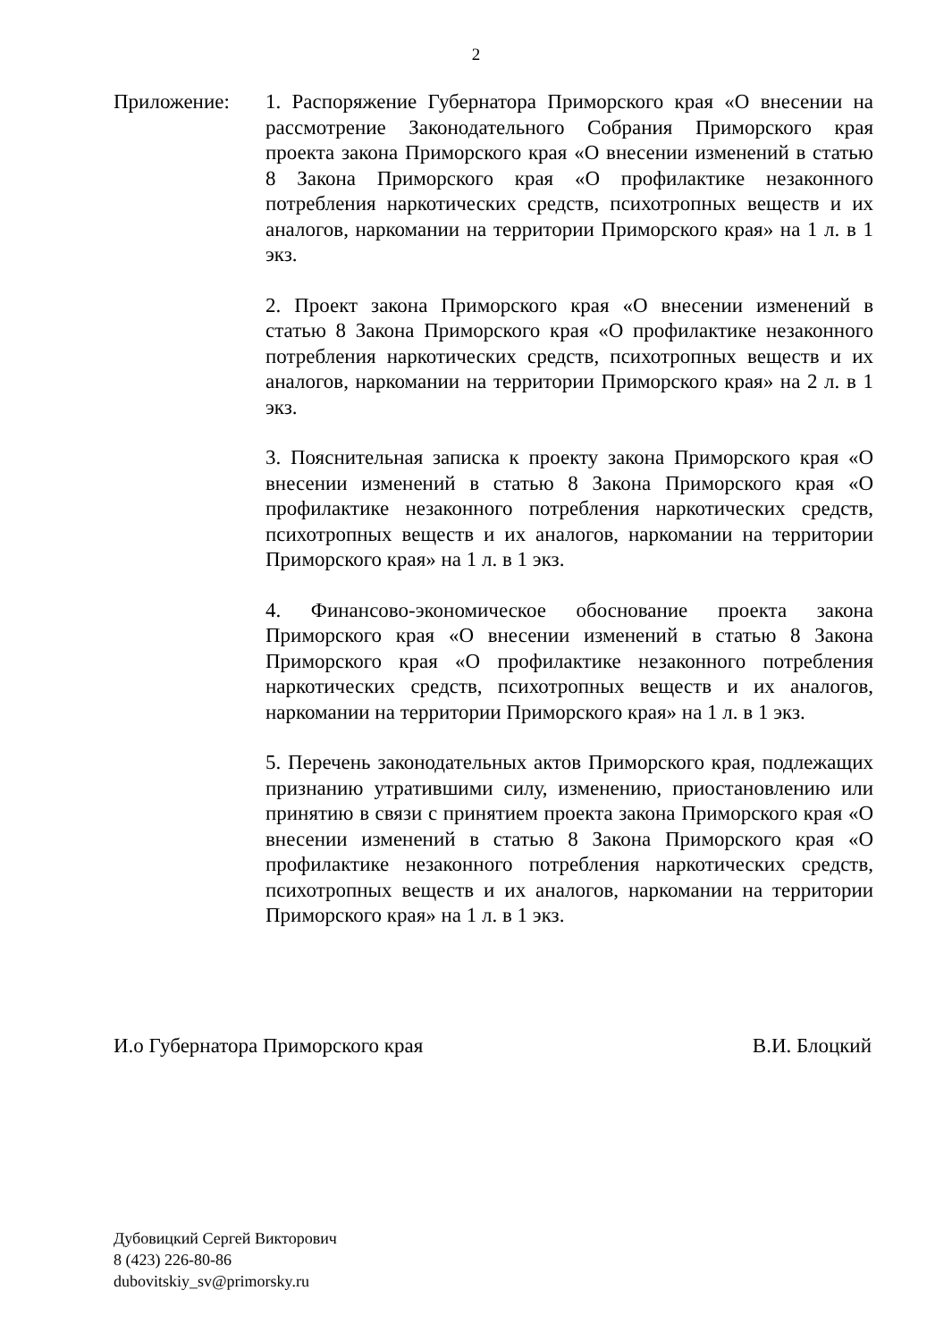2
Приложение: 1. Распоряжение Губернатора Приморского края «О внесении на рассмотрение Законодательного Собрания Приморского края проекта закона Приморского края «О внесении изменений в статью 8 Закона Приморского края «О профилактике незаконного потребления наркотических средств, психотропных веществ и их аналогов, наркомании на территории Приморского края» на 1 л. в 1 экз.
2. Проект закона Приморского края «О внесении изменений в статью 8 Закона Приморского края «О профилактике незаконного потребления наркотических средств, психотропных веществ и их аналогов, наркомании на территории Приморского края» на 2 л. в 1 экз.
3. Пояснительная записка к проекту закона Приморского края «О внесении изменений в статью 8 Закона Приморского края «О профилактике незаконного потребления наркотических средств, психотропных веществ и их аналогов, наркомании на территории Приморского края» на 1 л. в 1 экз.
4. Финансово-экономическое обоснование проекта закона Приморского края «О внесении изменений в статью 8 Закона Приморского края «О профилактике незаконного потребления наркотических средств, психотропных веществ и их аналогов, наркомании на территории Приморского края» на 1 л. в 1 экз.
5. Перечень законодательных актов Приморского края, подлежащих признанию утратившими силу, изменению, приостановлению или принятию в связи с принятием проекта закона Приморского края «О внесении изменений в статью 8 Закона Приморского края «О профилактике незаконного потребления наркотических средств, психотропных веществ и их аналогов, наркомании на территории Приморского края» на 1 л. в 1 экз.
И.о Губернатора Приморского края В.И. Блоцкий
Дубовицкий Сергей Викторович
8 (423) 226-80-86
dubovitskiy_sv@primorsky.ru